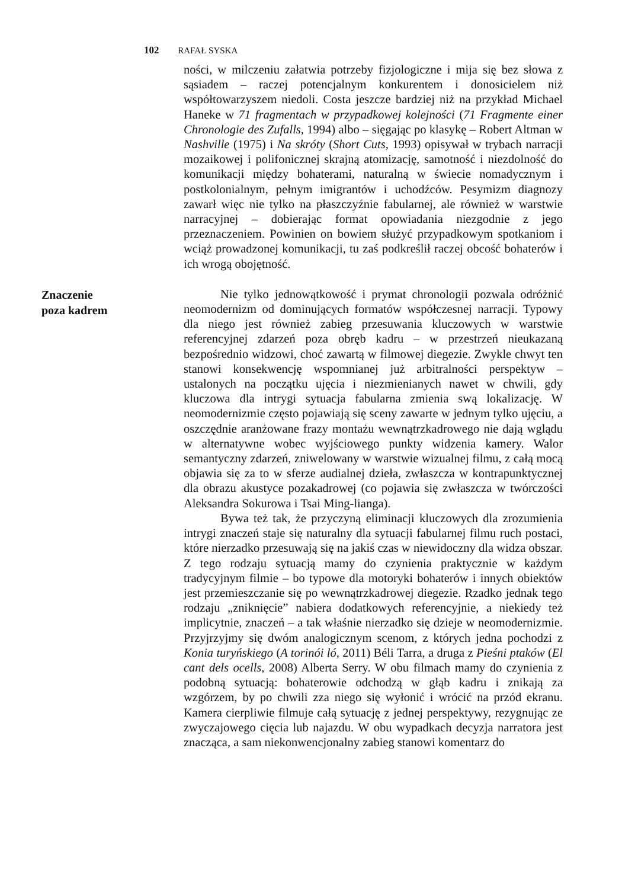102 RAFAŁ SYSKA
ności, w milczeniu załatwia potrzeby fizjologiczne i mija się bez słowa z sąsiadem – raczej potencjalnym konkurentem i donosicielem niż współtowarzyszem niedoli. Costa jeszcze bardziej niż na przykład Michael Haneke w 71 fragmentach w przypadkowej kolejności (71 Fragmente einer Chronologie des Zufalls, 1994) albo – sięgając po klasykę – Robert Altman w Nashville (1975) i Na skróty (Short Cuts, 1993) opisywał w trybach narracji mozaikowej i polifonicznej skrajną atomizację, samotność i niezdolność do komunikacji między bohaterami, naturalną w świecie nomadycznym i postkolonialnym, pełnym imigrantów i uchodźców. Pesymizm diagnozy zawarł więc nie tylko na płaszczyźnie fabularnej, ale również w warstwie narracyjnej – dobierając format opowiadania niezgodnie z jego przeznaczeniem. Powinien on bowiem służyć przypadkowym spotkaniom i wciąż prowadzonej komunikacji, tu zaś podkreślił raczej obcość bohaterów i ich wrogą obojętność.
Znaczenie
poza kadrem
Nie tylko jednowątkowość i prymat chronologii pozwala odróżnić neomodernizm od dominujących formatów współczesnej narracji. Typowy dla niego jest również zabieg przesuwania kluczowych w warstwie referencyjnej zdarzeń poza obręb kadru – w przestrzeń nieukazaną bezpośrednio widzowi, choć zawartą w filmowej diegezie. Zwykle chwyt ten stanowi konsekwencję wspomnianej już arbitralności perspektyw – ustalonych na początku ujęcia i niezmienianych nawet w chwili, gdy kluczowa dla intrygi sytuacja fabularna zmienia swą lokalizację. W neomodernizmie często pojawiają się sceny zawarte w jednym tylko ujęciu, a oszczędnie aranżowane frazy montażu wewnątrzkadrowego nie dają wglądu w alternatywne wobec wyjściowego punkty widzenia kamery. Walor semantyczny zdarzeń, zniwelowany w warstwie wizualnej filmu, z całą mocą objawia się za to w sferze audialnej dzieła, zwłaszcza w kontrapunktycznej dla obrazu akustyce pozakadrowej (co pojawia się zwłaszcza w twórczości Aleksandra Sokurowa i Tsai Ming-lianga).
Bywa też tak, że przyczyną eliminacji kluczowych dla zrozumienia intrygi znaczeń staje się naturalny dla sytuacji fabularnej filmu ruch postaci, które nierzadko przesuwają się na jakiś czas w niewidoczny dla widza obszar. Z tego rodzaju sytuacją mamy do czynienia praktycznie w każdym tradycyjnym filmie – bo typowe dla motoryki bohaterów i innych obiektów jest przemieszczanie się po wewnątrzkadrowej diegezie. Rzadko jednak tego rodzaju „zniknięcie” nabiera dodatkowych referencyjnie, a niekiedy też implicytnie, znaczeń – a tak właśnie nierzadko się dzieje w neomodernizmie. Przyjrzyjmy się dwóm analogicznym scenom, z których jedna pochodzi z Konia turyńskiego (A torinói ló, 2011) Béli Tarra, a druga z Pieśni ptaków (El cant dels ocells, 2008) Alberta Serry. W obu filmach mamy do czynienia z podobną sytuacją: bohaterowie odchodzą w głąb kadru i znikają za wzgórzem, by po chwili zza niego się wyłonić i wrócić na przód ekranu. Kamera cierpliwie filmuje całą sytuację z jednej perspektywy, rezygnując ze zwyczajowego cięcia lub najazdu. W obu wypadkach decyzja narratora jest znacząca, a sam niekonwencjonalny zabieg stanowi komentarz do